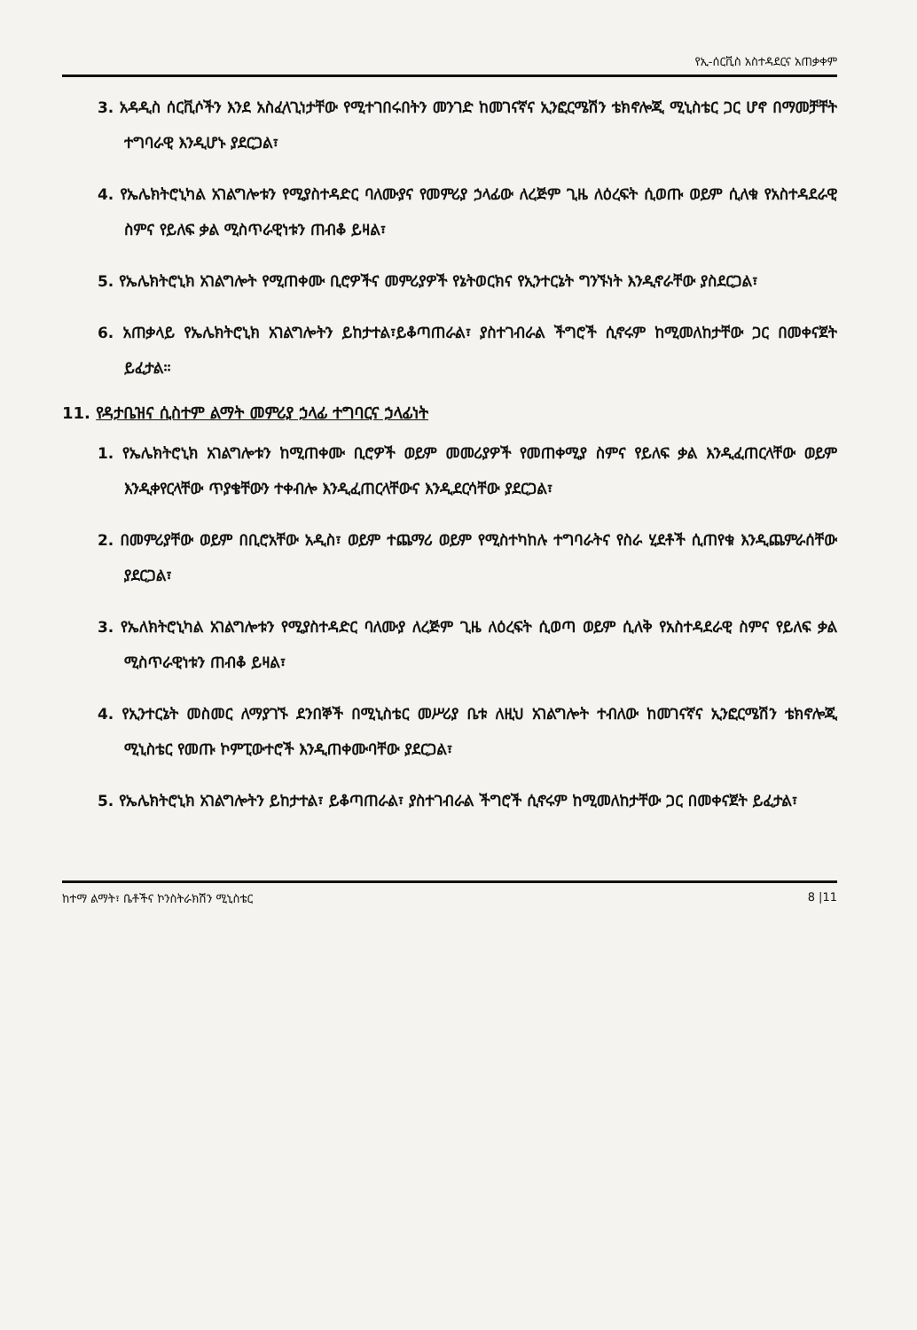የኢ-ሰርቪስ አስተዳደርና አጠቃቀም
3. አዳዲስ ሰርቪሶችን እንደ አስፈላጊነታቸው የሚተገበሩበትን መንገድ ከመገናኛና ኢንፎርሜሽን ቴክኖሎጂ ሚኒስቴር ጋር ሆኖ በማመቻቸት ተግባራዊ እንዲሆኑ ያደርጋል፣
4. የኤሌክትሮኒካል አገልግሎቱን የሚያስተዳድር ባለሙያና የመምሪያ ኃላፊው ለረጅም ጊዜ ለዕረፍት ሲወጡ ወይም ሲለቁ የአስተዳደራዊ ስምና የይለፍ ቃል ሚስጥራዊነቱን ጠብቆ ይዛል፣
5. የኤሌክትሮኒክ አገልግሎት የሚጠቀሙ ቢሮዎችና መምሪያዎች የኔትወርክና የኢንተርኔት ግንኙነት እንዲኖራቸው ያስደርጋል፣
6. አጠቃላይ የኤሌክትሮኒክ አገልግሎትን ይከታተል፣ይቆጣጠራል፣ ያስተገብራል ችግሮች ሲኖሩም ከሚመለከታቸው ጋር በመቀናጀት ይፈታል።
11. የዳታቤዝና ሲስተም ልማት መምሪያ ኃላፊ ተግባርና ኃላፊነት
1. የኤሌክትሮኒክ አገልግሎቱን ከሚጠቀሙ ቢሮዎች ወይም መመሪያዎች የመጠቀሚያ ስምና የይለፍ ቃል እንዲፈጠርላቸው ወይም እንዲቀየርላቸው ጥያቄቸውን ተቀብሎ እንዲፈጠርላቸውና እንዲደርሳቸው ያደርጋል፣
2. በመምሪያቸው ወይም በቢሮአቸው አዲስ፣ ወይም ተጨማሪ ወይም የሚስተካከሉ ተግባራትና የስራ ሂደቶች ሲጠየቁ እንዲጨምራሰቸው ያደርጋል፣
3. የኤለክትሮኒካል አገልግሎቱን የሚያስተዳድር ባለሙያ ለረጅም ጊዜ ለዕረፍት ሲወጣ ወይም ሲለቅ የአስተዳደራዊ ስምና የይለፍ ቃል ሚስጥራዊነቱን ጠብቆ ይዛል፣
4. የኢንተርኔት መስመር ለማያገኙ ደንበኞች በሚኒስቴር መሥሪያ ቤቱ ለዚህ አገልግሎት ተብለው ከመገናኛና ኢንፎርሜሽን ቴክኖሎጂ ሚኒስቴር የመጡ ኮምፒውተሮች እንዲጠቀሙባቸው ያደርጋል፣
5. የኤሌክትሮኒክ አገልግሎትን ይከታተል፣ ይቆጣጠራል፣ ያስተገብራል ችግሮች ሲኖሩም ከሚመለከታቸው ጋር በመቀናጀት ይፈታል፣
ከተማ ልማት፣ ቤቶችና ኮንስትራክሽን ሚኒስቴር 8 |11